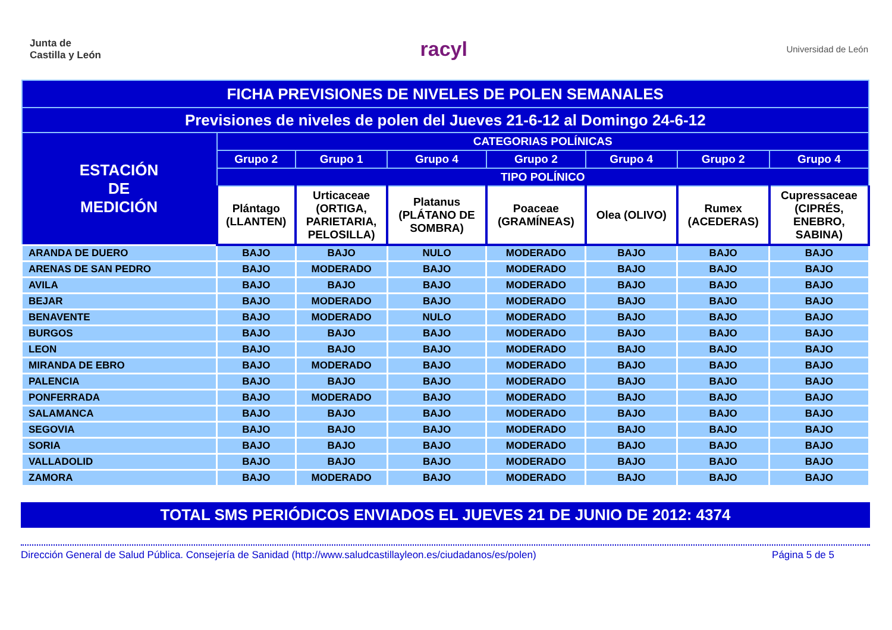Junta de
Castilla y León
racyl
Universidad de León
| FICHA PREVISIONES DE NIVELES DE POLEN SEMANALES | | | | | | | |
| --- | --- | --- | --- | --- | --- | --- | --- |
| Previsiones de niveles de polen del Jueves 21-6-12 al Domingo 24-6-12 | | | | | | | |
| ESTACIÓN DE MEDICIÓN | CATEGORIAS POLÍNICAS | | | | | | |
| | Grupo 2 | Grupo 1 | Grupo 4 | Grupo 2 | Grupo 4 | Grupo 2 | Grupo 4 |
| | TIPO POLÍNICO | | | | | | |
| | Plántago (LLANTEN) | Urticaceae (ORTIGA, PARIETARIA, PELOSILLA) | Platanus (PLÁTANO DE SOMBRA) | Poaceae (GRAMÍNEAS) | Olea (OLIVO) | Rumex (ACEDERAS) | Cupressaceae (CIPRÉS, ENEBRO, SABINA) |
| ARANDA DE DUERO | BAJO | BAJO | NULO | MODERADO | BAJO | BAJO | BAJO |
| ARENAS DE SAN PEDRO | BAJO | MODERADO | BAJO | MODERADO | BAJO | BAJO | BAJO |
| AVILA | BAJO | BAJO | BAJO | MODERADO | BAJO | BAJO | BAJO |
| BEJAR | BAJO | MODERADO | BAJO | MODERADO | BAJO | BAJO | BAJO |
| BENAVENTE | BAJO | MODERADO | NULO | MODERADO | BAJO | BAJO | BAJO |
| BURGOS | BAJO | BAJO | BAJO | MODERADO | BAJO | BAJO | BAJO |
| LEON | BAJO | BAJO | BAJO | MODERADO | BAJO | BAJO | BAJO |
| MIRANDA DE EBRO | BAJO | MODERADO | BAJO | MODERADO | BAJO | BAJO | BAJO |
| PALENCIA | BAJO | BAJO | BAJO | MODERADO | BAJO | BAJO | BAJO |
| PONFERRADA | BAJO | MODERADO | BAJO | MODERADO | BAJO | BAJO | BAJO |
| SALAMANCA | BAJO | BAJO | BAJO | MODERADO | BAJO | BAJO | BAJO |
| SEGOVIA | BAJO | BAJO | BAJO | MODERADO | BAJO | BAJO | BAJO |
| SORIA | BAJO | BAJO | BAJO | MODERADO | BAJO | BAJO | BAJO |
| VALLADOLID | BAJO | BAJO | BAJO | MODERADO | BAJO | BAJO | BAJO |
| ZAMORA | BAJO | MODERADO | BAJO | MODERADO | BAJO | BAJO | BAJO |
TOTAL SMS PERIÓDICOS ENVIADOS EL JUEVES 21 DE JUNIO DE 2012: 4374
Dirección General de Salud Pública. Consejería de Sanidad (http://www.saludcastillayleon.es/ciudadanos/es/polen) Página 5 de 5